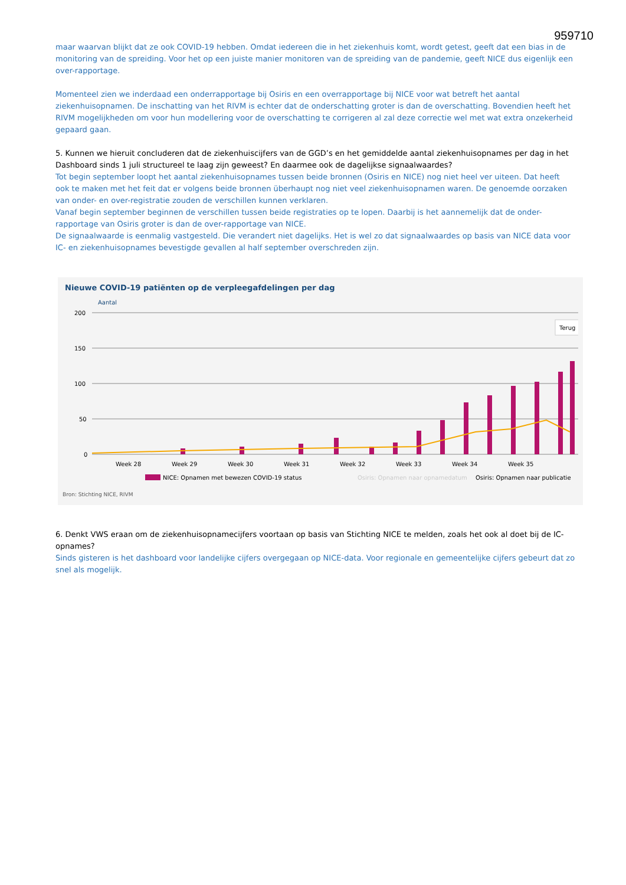959710
maar waarvan blijkt dat ze ook COVID-19 hebben. Omdat iedereen die in het ziekenhuis komt, wordt getest, geeft dat een bias in de monitoring van de spreiding. Voor het op een juiste manier monitoren van de spreiding van de pandemie, geeft NICE dus eigenlijk een over-rapportage.
Momenteel zien we inderdaad een onderrapportage bij Osiris en een overrapportage bij NICE voor wat betreft het aantal ziekenhuisopnamen. De inschatting van het RIVM is echter dat de onderschatting groter is dan de overschatting. Bovendien heeft het RIVM mogelijkheden om voor hun modellering voor de overschatting te corrigeren al zal deze correctie wel met wat extra onzekerheid gepaard gaan.
5. Kunnen we hieruit concluderen dat de ziekenhuiscijfers van de GGD’s en het gemiddelde aantal ziekenhuisopnames per dag in het Dashboard sinds 1 juli structureel te laag zijn geweest? En daarmee ook de dagelijkse signaalwaardes?
Tot begin september loopt het aantal ziekenhuisopnames tussen beide bronnen (Osiris en NICE) nog niet heel ver uiteen. Dat heeft ook te maken met het feit dat er volgens beide bronnen überhaupt nog niet veel ziekenhuisopnamen waren. De genoemde oorzaken van onder- en over-registratie zouden de verschillen kunnen verklaren.
Vanaf begin september beginnen de verschillen tussen beide registraties op te lopen. Daarbij is het aannemelijk dat de onder-rapportage van Osiris groter is dan de over-rapportage van NICE.
De signaalwaarde is eenmalig vastgesteld. Die verandert niet dagelijks. Het is wel zo dat signaalwaardes op basis van NICE data voor IC- en ziekenhuisopnames bevestigde gevallen al half september overschreden zijn.
Nieuwe COVID-19 patiënten op de verpleegafdelingen per dag
Aantal
200
150
100
50
0
Terug
Week 28
Week 29
Week 30
Week 31
Week 32
Week 33
Week 34
Week 35
NICE: Opnamen met bewezen COVID-19 status
Osiris: Opnamen naar opnamedatum
Osiris: Opnamen naar publicatie
Bron: Stichting NICE, RIVM
6. Denkt VWS eraan om de ziekenhuisopnamecijfers voortaan op basis van Stichting NICE te melden, zoals het ook al doet bij de IC-opnames?
Sinds gisteren is het dashboard voor landelijke cijfers overgegaan op NICE-data. Voor regionale en gemeentelijke cijfers gebeurt dat zo snel als mogelijk.